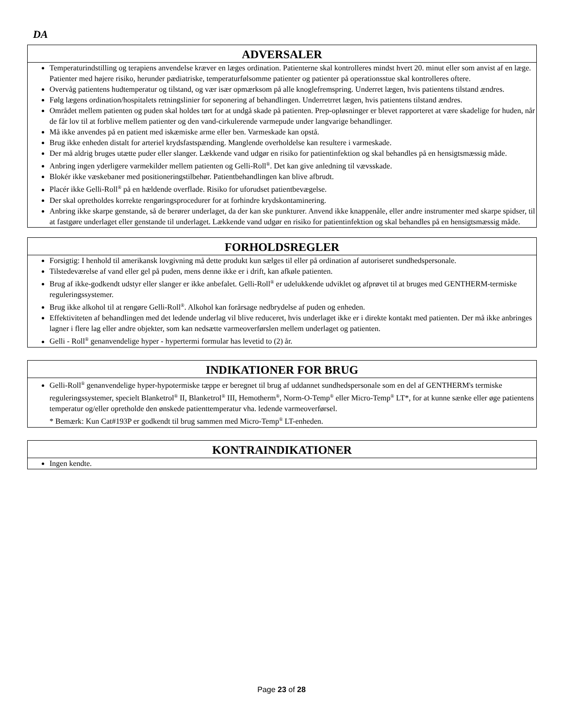DA
ADVERSALER
Temperaturindstilling og terapiens anvendelse kræver en læges ordination. Patienterne skal kontrolleres mindst hvert 20. minut eller som anvist af en læge. Patienter med højere risiko, herunder pædiatriske, temperaturfølsomme patienter og patienter på operationsstue skal kontrolleres oftere.
Overvåg patientens hudtemperatur og tilstand, og vær især opmærksom på alle knoglefremspring. Underret lægen, hvis patientens tilstand ændres.
Følg lægens ordination/hospitalets retningslinier for seponering af behandlingen. Underretrret lægen, hvis patientens tilstand ændres.
Området mellem patienten og puden skal holdes tørt for at undgå skade på patienten. Prep-opløsninger er blevet rapporteret at være skadelige for huden, når de får lov til at forblive mellem patienter og den vand-cirkulerende varmepude under langvarige behandlinger.
Må ikke anvendes på en patient med iskæmiske arme eller ben. Varmeskade kan opstå.
Brug ikke enheden distalt for arteriel krydsfastspænding. Manglende overholdelse kan resultere i varmeskade.
Der må aldrig bruges utætte puder eller slanger. Lækkende vand udgør en risiko for patientinfektion og skal behandles på en hensigtsmæssig måde.
Anbring ingen yderligere varmekilder mellem patienten og Gelli-Roll<sup>®</sup>. Det kan give anledning til vævsskade.
Blokér ikke væskebaner med positioneringstilbehør. Patientbehandlingen kan blive afbrudt.
Placér ikke Gelli-Roll<sup>®</sup> på en hældende overflade. Risiko for uforudset patientbevægelse.
Der skal opretholdes korrekte rengøringsprocedurer for at forhindre krydskontaminering.
Anbring ikke skarpe genstande, så de berører underlaget, da der kan ske punkturer. Anvend ikke knappenåle, eller andre instrumenter med skarpe spidser, til at fastgøre underlaget eller genstande til underlaget. Lækkende vand udgør en risiko for patientinfektion og skal behandles på en hensigtsmæssig måde.
FORHOLDSREGLER
Forsigtig: I henhold til amerikansk lovgivning må dette produkt kun sælges til eller på ordination af autoriseret sundhedspersonale.
Tilstedeværelse af vand eller gel på puden, mens denne ikke er i drift, kan afkøle patienten.
Brug af ikke-godkendt udstyr eller slanger er ikke anbefalet. Gelli-Roll<sup>®</sup> er udelukkende udviklet og afprøvet til at bruges med GENTHERM-termiske reguleringssystemer.
Brug ikke alkohol til at rengøre Gelli-Roll<sup>®</sup>. Alkohol kan forårsage nedbrydelse af puden og enheden.
Effektiviteten af behandlingen med det ledende underlag vil blive reduceret, hvis underlaget ikke er i direkte kontakt med patienten. Der må ikke anbringes lagner i flere lag eller andre objekter, som kan nedsætte varmeoverførslen mellem underlaget og patienten.
Gelli - Roll<sup>®</sup> genanvendelige hyper - hypertermi formular has levetid to (2) år.
INDIKATIONER FOR BRUG
Gelli-Roll<sup>®</sup> genanvendelige hyper-hypotermiske tæppe er beregnet til brug af uddannet sundhedspersonale som en del af GENTHERM's termiske reguleringssystemer, specielt Blanketrol<sup>®</sup> II, Blanketrol<sup>®</sup> III, Hemotherm<sup>®</sup>, Norm-O-Temp<sup>®</sup> eller Micro-Temp<sup>®</sup> LT*, for at kunne sænke eller øge patientens temperatur og/eller opretholde den ønskede patienttemperatur vha. ledende varmeoverførsel.
* Bemærk: Kun Cat#193P er godkendt til brug sammen med Micro-Temp<sup>®</sup> LT-enheden.
KONTRAINDIKATIONER
Ingen kendte.
Page 23 of 28